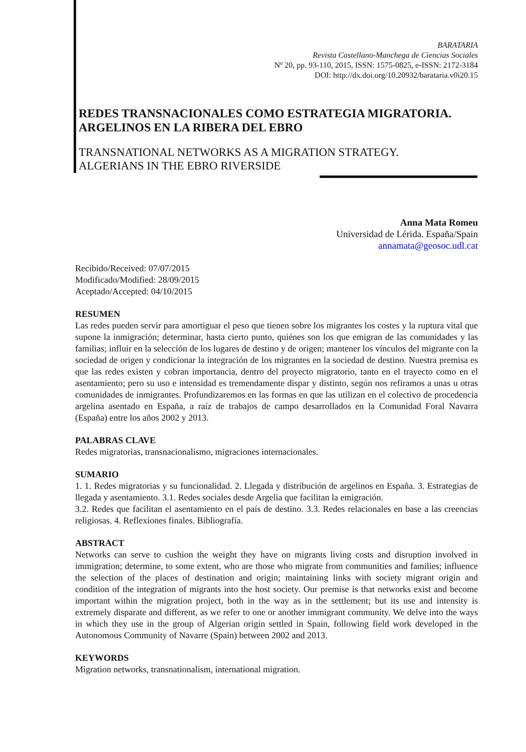BARATARIA
Revista Castellano-Manchega de Ciencias Sociales
Nº 20, pp. 93-110, 2015, ISSN: 1575-0825, e-ISSN: 2172-3184
DOI: http://dx.doi.org/10.20932/barataria.v0i20.15
REDES TRANSNACIONALES COMO ESTRATEGIA MIGRATORIA. ARGELINOS EN LA RIBERA DEL EBRO
TRANSNATIONAL NETWORKS AS A MIGRATION STRATEGY.
ALGERIANS IN THE EBRO RIVERSIDE
Anna Mata Romeu
Universidad de Lérida. España/Spain
annamata@geosoc.udl.cat
Recibido/Received: 07/07/2015
Modificado/Modified: 28/09/2015
Aceptado/Accepted: 04/10/2015
RESUMEN
Las redes pueden servir para amortiguar el peso que tienen sobre los migrantes los costes y la ruptura vital que supone la inmigración; determinar, hasta cierto punto, quiénes son los que emigran de las comunidades y las familias; influir en la selección de los lugares de destino y de origen; mantener los vínculos del migrante con la sociedad de origen y condicionar la integración de los migrantes en la sociedad de destino. Nuestra premisa es que las redes existen y cobran importancia, dentro del proyecto migratorio, tanto en el trayecto como en el asentamiento; pero su uso e intensidad es tremendamente dispar y distinto, según nos refiramos a unas u otras comunidades de inmigrantes. Profundizaremos en las formas en que las utilizan en el colectivo de procedencia argelina asentado en España, a raíz de trabajos de campo desarrollados en la Comunidad Foral Navarra (España) entre los años 2002 y 2013.
PALABRAS CLAVE
Redes migratorias, transnacionalismo, migraciones internacionales.
SUMARIO
1. 1. Redes migratorias y su funcionalidad. 2. Llegada y distribución de argelinos en España. 3. Estrategias de llegada y asentamiento. 3.1. Redes sociales desde Argelia que facilitan la emigración.
3.2. Redes que facilitan el asentamiento en el país de destino. 3.3. Redes relacionales en base a las creencias religiosas. 4. Reflexiones finales. Bibliografía.
ABSTRACT
Networks can serve to cushion the weight they have on migrants living costs and disruption involved in immigration; determine, to some extent, who are those who migrate from communities and families; influence the selection of the places of destination and origin; maintaining links with society migrant origin and condition of the integration of migrants into the host society. Our premise is that networks exist and become important within the migration project, both in the way as in the settlement; but its use and intensity is extremely disparate and different, as we refer to one or another immigrant community. We delve into the ways in which they use in the group of Algerian origin settled in Spain, following field work developed in the Autonomous Community of Navarre (Spain) between 2002 and 2013.
KEYWORDS
Migration networks, transnationalism, international migration.